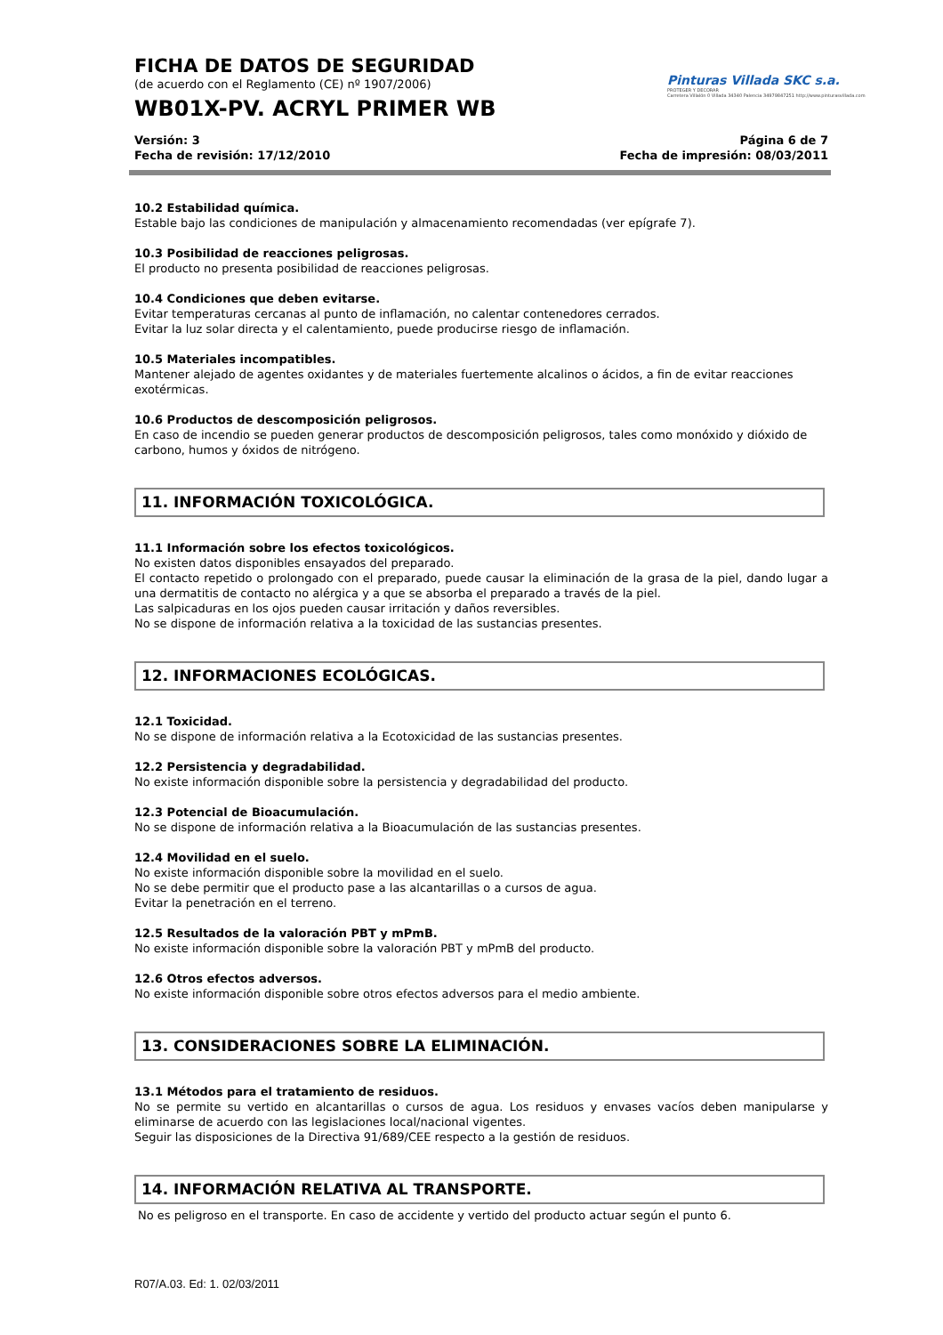Pinturas Villada SKC s.a.
PROTEGER Y DECORAR
Carretera Villalón 0 Villada 34340 Palencia 34979847251 http://www.pinturasvillada.com
FICHA DE DATOS DE SEGURIDAD
(de acuerdo con el Reglamento (CE) nº 1907/2006)
WB01X-PV. ACRYL PRIMER WB
Versión: 3
Fecha de revisión: 17/12/2010 Página 6 de 7
Fecha de impresión: 08/03/2011
10.2 Estabilidad química.
Estable bajo las condiciones de manipulación y almacenamiento recomendadas (ver epígrafe 7).
10.3 Posibilidad de reacciones peligrosas.
El producto no presenta posibilidad de reacciones peligrosas.
10.4 Condiciones que deben evitarse.
Evitar temperaturas cercanas al punto de inflamación, no calentar contenedores cerrados.
Evitar la luz solar directa y el calentamiento, puede producirse riesgo de inflamación.
10.5 Materiales incompatibles.
Mantener alejado de agentes oxidantes y de materiales fuertemente alcalinos o ácidos, a fin de evitar reacciones exotérmicas.
10.6 Productos de descomposición peligrosos.
En caso de incendio se pueden generar productos de descomposición peligrosos, tales como monóxido y dióxido de carbono, humos y óxidos de nitrógeno.
11. INFORMACIÓN TOXICOLÓGICA.
11.1 Información sobre los efectos toxicológicos.
No existen datos disponibles ensayados del preparado.
El contacto repetido o prolongado con el preparado, puede causar la eliminación de la grasa de la piel, dando lugar a una dermatitis de contacto no alérgica y a que se absorba el preparado a través de la piel.
Las salpicaduras en los ojos pueden causar irritación y daños reversibles.
No se dispone de información relativa a la toxicidad de las sustancias presentes.
12. INFORMACIONES ECOLÓGICAS.
12.1 Toxicidad.
No se dispone de información relativa a la Ecotoxicidad de las sustancias presentes.
12.2 Persistencia y degradabilidad.
No existe información disponible sobre la persistencia y degradabilidad del producto.
12.3 Potencial de Bioacumulación.
No se dispone de información relativa a la Bioacumulación de las sustancias presentes.
12.4 Movilidad en el suelo.
No existe información disponible sobre la movilidad en el suelo.
No se debe permitir que el producto pase a las alcantarillas o a cursos de agua.
Evitar la penetración en el terreno.
12.5 Resultados de la valoración PBT y mPmB.
No existe información disponible sobre la valoración PBT y mPmB del producto.
12.6 Otros efectos adversos.
No existe información disponible sobre otros efectos adversos para el medio ambiente.
13. CONSIDERACIONES SOBRE LA ELIMINACIÓN.
13.1 Métodos para el tratamiento de residuos.
No se permite su vertido en alcantarillas o cursos de agua. Los residuos y envases vacíos deben manipularse y eliminarse de acuerdo con las legislaciones local/nacional vigentes.
Seguir las disposiciones de la Directiva 91/689/CEE respecto a la gestión de residuos.
14. INFORMACIÓN RELATIVA AL TRANSPORTE.
No es peligroso en el transporte. En caso de accidente y vertido del producto actuar según el punto 6.
R07/A.03. Ed: 1. 02/03/2011